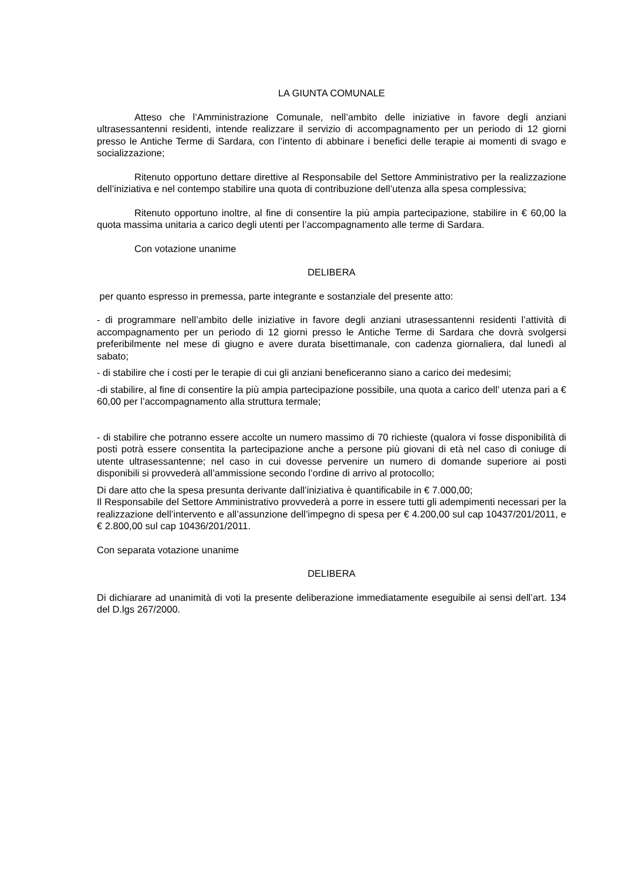LA GIUNTA COMUNALE
Atteso che l’Amministrazione Comunale, nell’ambito delle iniziative in favore degli anziani ultrasessantenni residenti, intende realizzare il servizio di accompagnamento per un periodo di 12 giorni presso le Antiche Terme di Sardara, con l’intento di abbinare i benefici delle terapie ai momenti di svago e socializzazione;
Ritenuto opportuno dettare direttive al Responsabile del Settore Amministrativo per la realizzazione dell’iniziativa e nel contempo stabilire una quota di contribuzione dell’utenza alla spesa complessiva;
Ritenuto opportuno inoltre, al fine di consentire la più ampia partecipazione, stabilire in € 60,00 la quota massima unitaria a carico degli utenti per l’accompagnamento alle terme di Sardara.
Con votazione unanime
DELIBERA
per quanto espresso in premessa, parte integrante e sostanziale del presente atto:
- di programmare nell’ambito delle iniziative in favore degli anziani utrasessantenni residenti l’attività di accompagnamento per un periodo di 12 giorni presso le Antiche Terme di Sardara che dovrà svolgersi preferibilmente nel mese di giugno e avere durata bisettimanale, con cadenza giornaliera, dal lunedì al sabato;
- di stabilire che i costi per le terapie di cui gli anziani beneficeranno siano a carico dei medesimi;
-di stabilire, al fine di consentire la più ampia partecipazione possibile, una quota a carico dell’ utenza pari a € 60,00 per l’accompagnamento alla struttura termale;
- di stabilire che potranno essere accolte un numero massimo di 70 richieste (qualora vi fosse disponibilità di posti potrà essere consentita la partecipazione anche a persone più giovani di età nel caso di coniuge di utente ultrasessantenne; nel caso in cui dovesse pervenire un numero di domande superiore ai posti disponibili si provvederà all’ammissione secondo l’ordine di arrivo al protocollo;
Di dare atto che la spesa presunta derivante dall’iniziativa è quantificabile in € 7.000,00;
Il Responsabile del Settore Amministrativo provvederà a porre in essere tutti gli adempimenti necessari per la realizzazione dell’intervento e all’assunzione dell’impegno di spesa per € 4.200,00 sul cap 10437/201/2011, e € 2.800,00 sul cap 10436/201/2011.
Con separata votazione unanime
DELIBERA
Di dichiarare ad unanimità di voti la presente deliberazione immediatamente eseguibile ai sensi dell’art. 134 del D.lgs 267/2000.